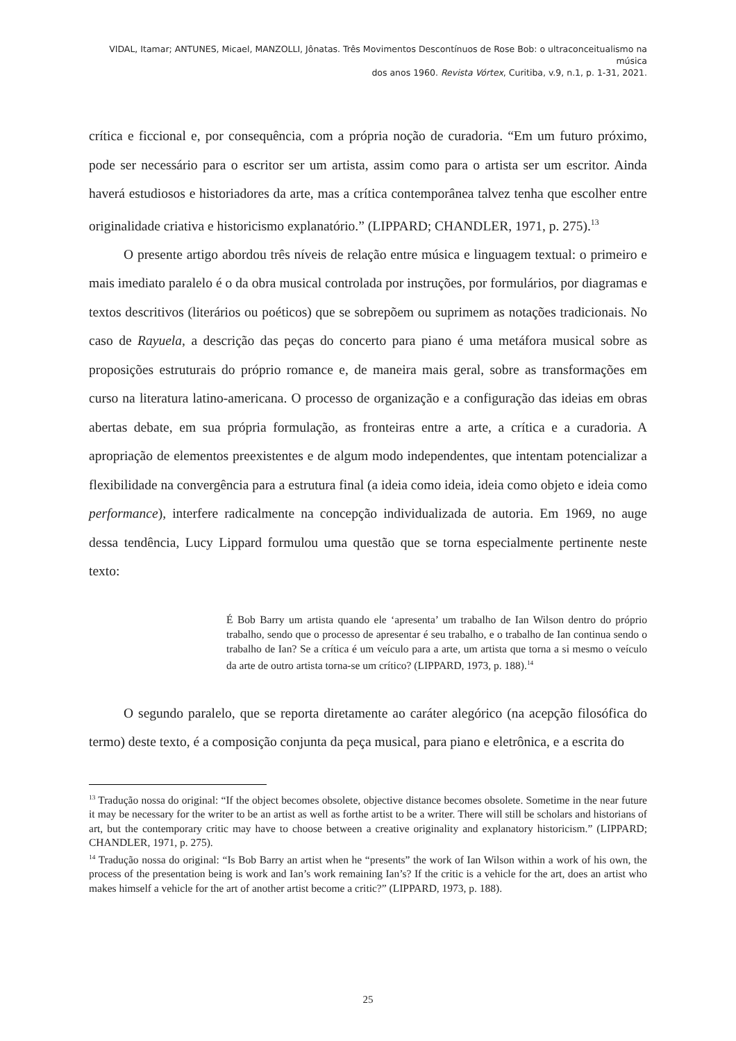VIDAL, Itamar; ANTUNES, Micael, MANZOLLI, Jônatas. Três Movimentos Descontínuos de Rose Bob: o ultraconceitualismo na música
dos anos 1960. Revista Vórtex, Curitiba, v.9, n.1, p. 1-31, 2021.
crítica e ficcional e, por consequência, com a própria noção de curadoria. “Em um futuro próximo, pode ser necessário para o escritor ser um artista, assim como para o artista ser um escritor. Ainda haverá estudiosos e historiadores da arte, mas a crítica contemporânea talvez tenha que escolher entre originalidade criativa e historicismo explanatório.” (LIPPARD; CHANDLER, 1971, p. 275).<sup>13</sup>
O presente artigo abordou três níveis de relação entre música e linguagem textual: o primeiro e mais imediato paralelo é o da obra musical controlada por instruções, por formulários, por diagramas e textos descritivos (literários ou poéticos) que se sobrepõem ou suprimem as notações tradicionais. No caso de Rayuela, a descrição das peças do concerto para piano é uma metáfora musical sobre as proposições estruturais do próprio romance e, de maneira mais geral, sobre as transformações em curso na literatura latino-americana. O processo de organização e a configuração das ideias em obras abertas debate, em sua própria formulação, as fronteiras entre a arte, a crítica e a curadoria. A apropriação de elementos preexistentes e de algum modo independentes, que intentam potencializar a flexibilidade na convergência para a estrutura final (a ideia como ideia, ideia como objeto e ideia como performance), interfere radicalmente na concepção individualizada de autoria. Em 1969, no auge dessa tendência, Lucy Lippard formulou uma questão que se torna especialmente pertinente neste texto:
É Bob Barry um artista quando ele ‘apresenta’ um trabalho de Ian Wilson dentro do próprio trabalho, sendo que o processo de apresentar é seu trabalho, e o trabalho de Ian continua sendo o trabalho de Ian? Se a crítica é um veículo para a arte, um artista que torna a si mesmo o veículo da arte de outro artista torna-se um crítico? (LIPPARD, 1973, p. 188).<sup>14</sup>
O segundo paralelo, que se reporta diretamente ao caráter alegórico (na acepção filosófica do termo) deste texto, é a composição conjunta da peça musical, para piano e eletrônica, e a escrita do
<sup>13</sup> Tradução nossa do original: “If the object becomes obsolete, objective distance becomes obsolete. Sometime in the near future it may be necessary for the writer to be an artist as well as forthe artist to be a writer. There will still be scholars and historians of art, but the contemporary critic may have to choose between a creative originality and explanatory historicism.” (LIPPARD; CHANDLER, 1971, p. 275).
<sup>14</sup> Tradução nossa do original: “Is Bob Barry an artist when he “presents” the work of Ian Wilson within a work of his own, the process of the presentation being is work and Ian’s work remaining Ian’s? If the critic is a vehicle for the art, does an artist who makes himself a vehicle for the art of another artist become a critic?” (LIPPARD, 1973, p. 188).
25